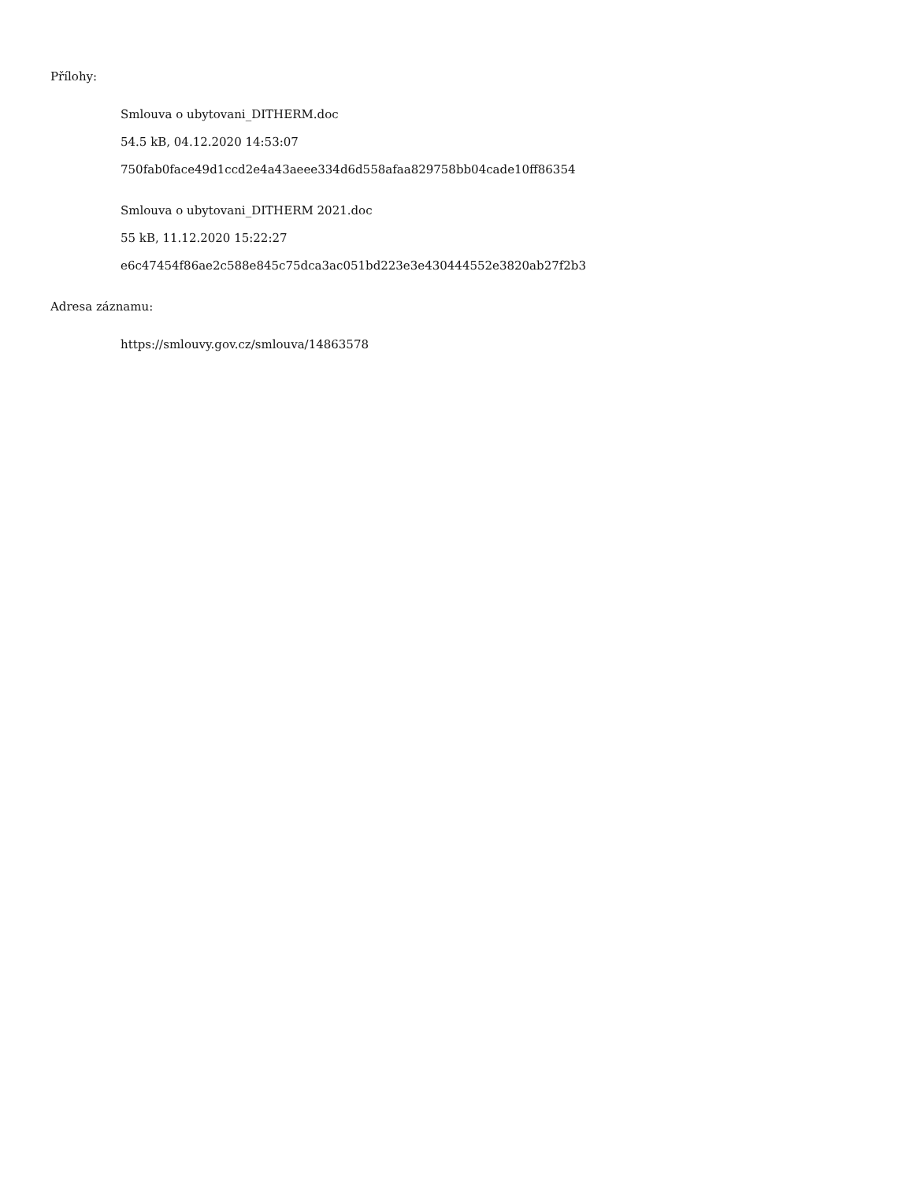Přílohy:
Smlouva o ubytovani_DITHERM.doc
54.5 kB, 04.12.2020 14:53:07
750fab0face49d1ccd2e4a43aeee334d6d558afaa829758bb04cade10ff86354
Smlouva o ubytovani_DITHERM 2021.doc
55 kB, 11.12.2020 15:22:27
e6c47454f86ae2c588e845c75dca3ac051bd223e3e430444552e3820ab27f2b3
Adresa záznamu:
https://smlouvy.gov.cz/smlouva/14863578